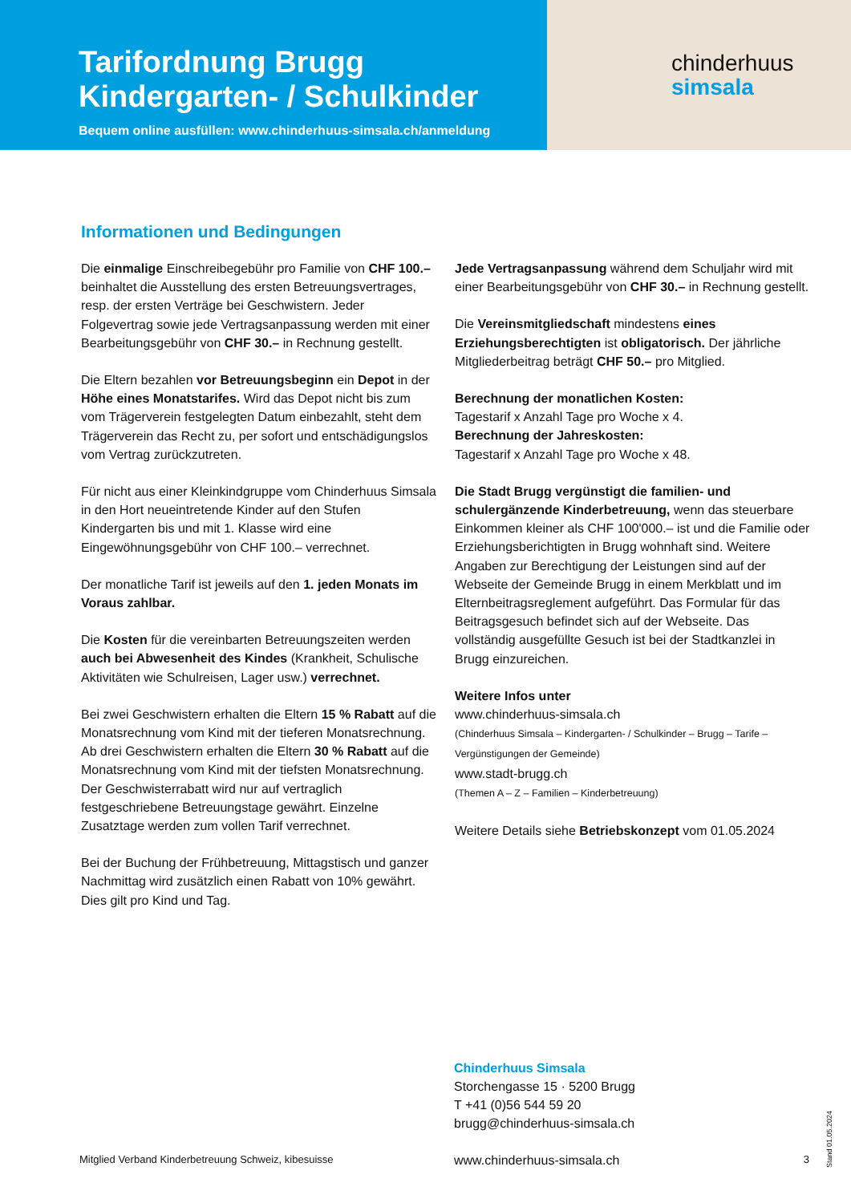Tarifordnung Brugg
Kindergarten- / Schulkinder
Bequem online ausfüllen: www.chinderhuus-simsala.ch/anmeldung
chinderhuus
simsala
Informationen und Bedingungen
Die einmalige Einschreibegebühr pro Familie von CHF 100.– beinhaltet die Ausstellung des ersten Betreuungsvertrages, resp. der ersten Verträge bei Geschwistern. Jeder Folgevertrag sowie jede Vertragsanpassung werden mit einer Bearbeitungsgebühr von CHF 30.– in Rechnung gestellt.
Die Eltern bezahlen vor Betreuungsbeginn ein Depot in der Höhe eines Monatstarifes. Wird das Depot nicht bis zum vom Trägerverein festgelegten Datum einbezahlt, steht dem Trägerverein das Recht zu, per sofort und entschädigungslos vom Vertrag zurückzutreten.
Für nicht aus einer Kleinkindgruppe vom Chinderhuus Simsala in den Hort neueintretende Kinder auf den Stufen Kindergarten bis und mit 1. Klasse wird eine Eingewöhnungsgebühr von CHF 100.– verrechnet.
Der monatliche Tarif ist jeweils auf den 1. jeden Monats im Voraus zahlbar.
Die Kosten für die vereinbarten Betreuungszeiten werden auch bei Abwesenheit des Kindes (Krankheit, Schulische Aktivitäten wie Schulreisen, Lager usw.) verrechnet.
Bei zwei Geschwistern erhalten die Eltern 15 % Rabatt auf die Monatsrechnung vom Kind mit der tieferen Monatsrechnung. Ab drei Geschwistern erhalten die Eltern 30 % Rabatt auf die Monatsrechnung vom Kind mit der tiefsten Monatsrechnung. Der Geschwisterrabatt wird nur auf vertraglich festgeschriebene Betreuungstage gewährt. Einzelne Zusatztage werden zum vollen Tarif verrechnet.
Bei der Buchung der Frühbetreuung, Mittagstisch und ganzer Nachmittag wird zusätzlich einen Rabatt von 10% gewährt. Dies gilt pro Kind und Tag.
Jede Vertragsanpassung während dem Schuljahr wird mit einer Bearbeitungsgebühr von CHF 30.– in Rechnung gestellt.
Die Vereinsmitgliedschaft mindestens eines Erziehungsberechtigten ist obligatorisch. Der jährliche Mitgliederbeitrag beträgt CHF 50.– pro Mitglied.
Berechnung der monatlichen Kosten:
Tagestarif x Anzahl Tage pro Woche x 4.
Berechnung der Jahreskosten:
Tagestarif x Anzahl Tage pro Woche x 48.
Die Stadt Brugg vergünstigt die familien- und schulergänzende Kinderbetreuung, wenn das steuerbare Einkommen kleiner als CHF 100'000.– ist und die Familie oder Erziehungsberichtigten in Brugg wohnhaft sind. Weitere Angaben zur Berechtigung der Leistungen sind auf der Webseite der Gemeinde Brugg in einem Merkblatt und im Elternbeitragsreglement aufgeführt. Das Formular für das Beitragsgesuch befindet sich auf der Webseite. Das vollständig ausgefüllte Gesuch ist bei der Stadtkanzlei in Brugg einzureichen.
Weitere Infos unter
www.chinderhuus-simsala.ch
(Chinderhuus Simsala – Kindergarten- / Schulkinder – Brugg – Tarife – Vergünstigungen der Gemeinde)
www.stadt-brugg.ch
(Themen A – Z – Familien – Kinderbetreuung)
Weitere Details siehe Betriebskonzept vom 01.05.2024
Chinderhuus Simsala
Storchengasse 15 · 5200 Brugg
T +41 (0)56 544 59 20
brugg@chinderhuus-simsala.ch
Mitglied Verband Kinderbetreuung Schweiz, kibesuisse www.chinderhuus-simsala.ch 3
Stand 01.05.2024